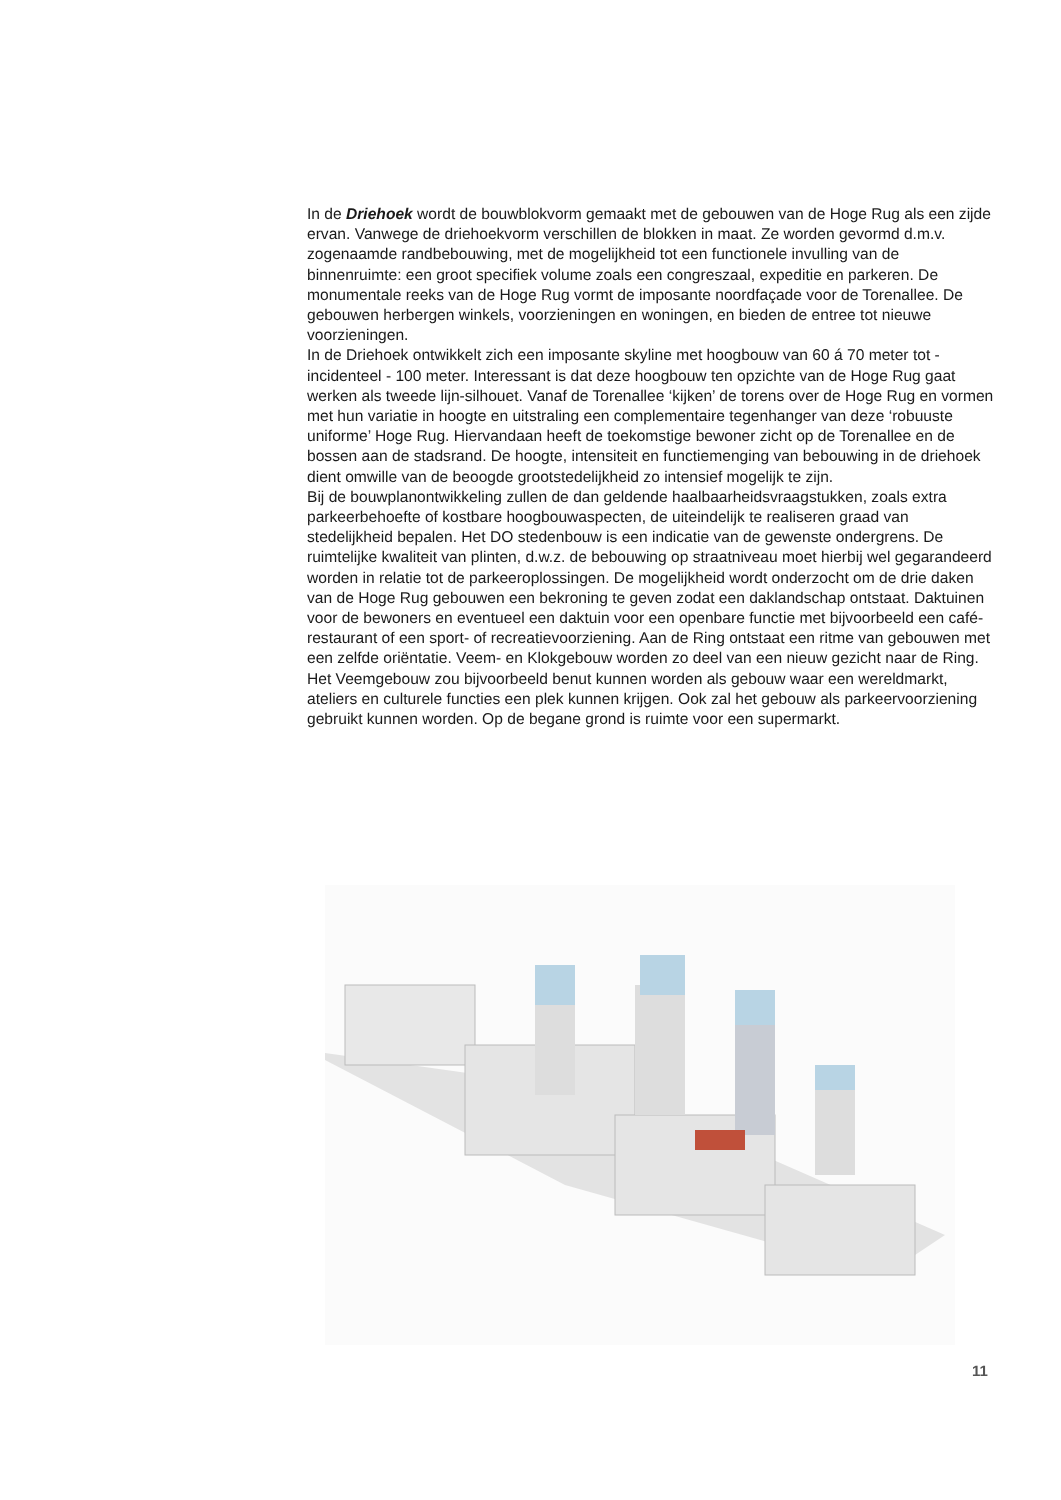In de Driehoek wordt de bouwblokvorm gemaakt met de gebouwen van de Hoge Rug als een zijde ervan. Vanwege de driehoekvorm verschillen de blokken in maat. Ze worden gevormd d.m.v. zogenaamde randbebouwing, met de mogelijkheid tot een functionele invulling van de binnenruimte: een groot specifiek volume zoals een congreszaal, expeditie en parkeren. De monumentale reeks van de Hoge Rug vormt de imposante noordfaçade voor de Torenallee. De gebouwen herbergen winkels, voorzieningen en woningen, en bieden de entree tot nieuwe voorzieningen.
In de Driehoek ontwikkelt zich een imposante skyline met hoogbouw van 60 á 70 meter tot - incidenteel - 100 meter. Interessant is dat deze hoogbouw ten opzichte van de Hoge Rug gaat werken als tweede lijn-silhouet. Vanaf de Torenallee ‘kijken’ de torens over de Hoge Rug en vormen met hun variatie in hoogte en uitstraling een complementaire tegenhanger van deze ‘robuuste uniforme’ Hoge Rug. Hiervandaan heeft de toekomstige bewoner zicht op de Torenallee en de bossen aan de stadsrand. De hoogte, intensiteit en functiemenging van bebouwing in de driehoek dient omwille van de beoogde grootstedelijkheid zo intensief mogelijk te zijn.
Bij de bouwplanontwikkeling zullen de dan geldende haalbaarheidsvraagstukken, zoals extra parkeerbehoefte of kostbare hoogbouwaspecten, de uiteindelijk te realiseren graad van stedelijkheid bepalen. Het DO stedenbouw is een indicatie van de gewenste ondergrens. De ruimtelijke kwaliteit van plinten, d.w.z. de bebouwing op straatniveau moet hierbij wel gegarandeerd worden in relatie tot de parkeeroplossingen. De mogelijkheid wordt onderzocht om de drie daken van de Hoge Rug gebouwen een bekroning te geven zodat een daklandschap ontstaat. Daktuinen voor de bewoners en eventueel een daktuin voor een openbare functie met bijvoorbeeld een café-restaurant of een sport- of recreatievoorziening. Aan de Ring ontstaat een ritme van gebouwen met een zelfde oriëntatie. Veem- en Klokgebouw worden zo deel van een nieuw gezicht naar de Ring.
Het Veemgebouw zou bijvoorbeeld benut kunnen worden als gebouw waar een wereldmarkt, ateliers en culturele functies een plek kunnen krijgen. Ook zal het gebouw als parkeervoorziening gebruikt kunnen worden. Op de begane grond is ruimte voor een supermarkt.
11